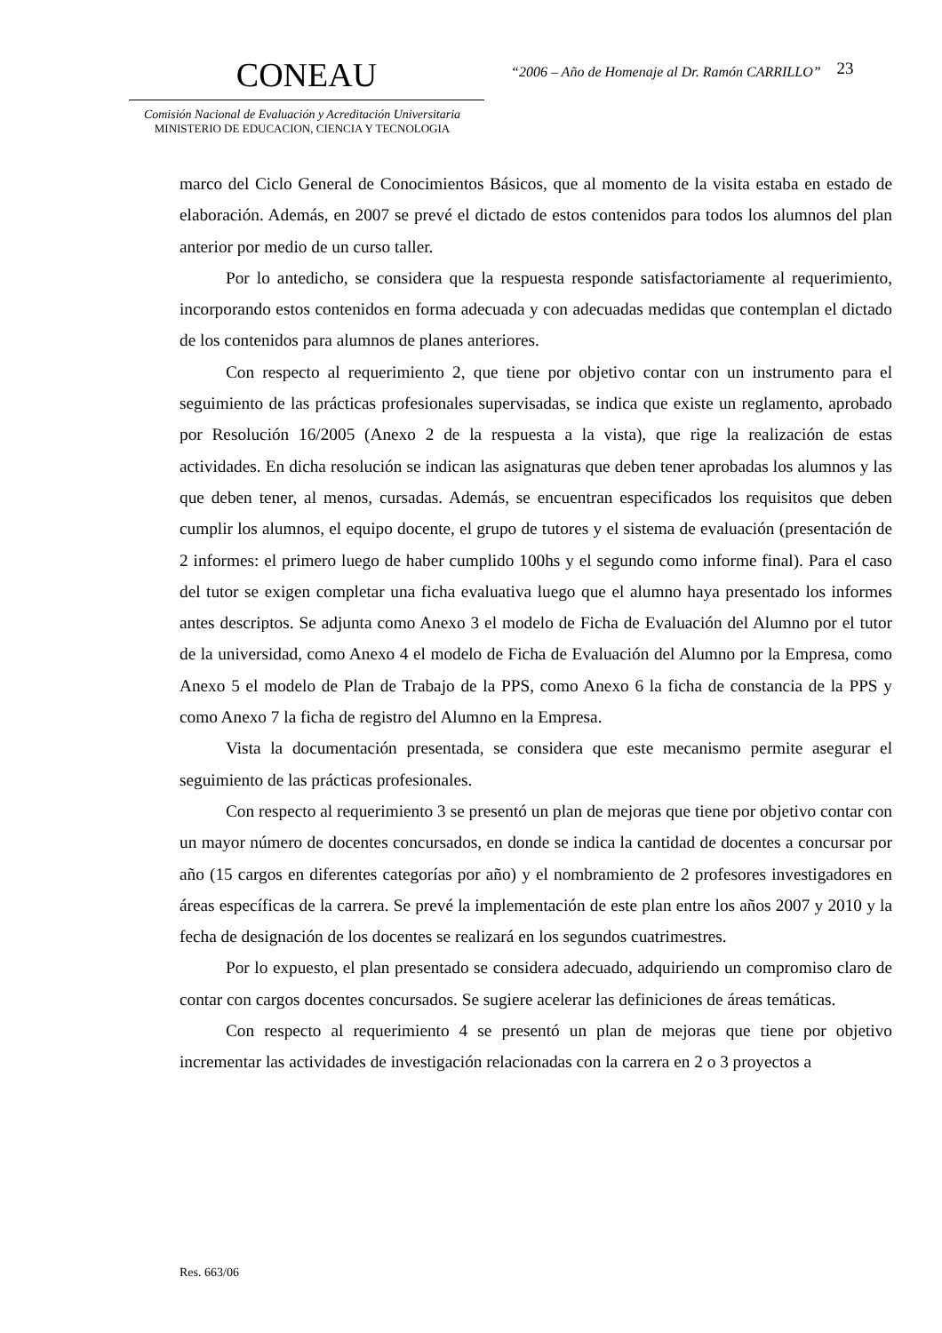CONEAU
Comisión Nacional de Evaluación y Acreditación Universitaria
MINISTERIO DE EDUCACION, CIENCIA Y TECNOLOGIA
“2006 – Año de Homenaje al Dr. Ramón CARRILLO”
23
marco del Ciclo General de Conocimientos Básicos, que al momento de la visita estaba en estado de elaboración. Además, en 2007 se prevé el dictado de estos contenidos para todos los alumnos del plan anterior por medio de un curso taller.
Por lo antedicho, se considera que la respuesta responde satisfactoriamente al requerimiento, incorporando estos contenidos en forma adecuada y con adecuadas medidas que contemplan el dictado de los contenidos para alumnos de planes anteriores.
Con respecto al requerimiento 2, que tiene por objetivo contar con un instrumento para el seguimiento de las prácticas profesionales supervisadas, se indica que existe un reglamento, aprobado por Resolución 16/2005 (Anexo 2 de la respuesta a la vista), que rige la realización de estas actividades. En dicha resolución se indican las asignaturas que deben tener aprobadas los alumnos y las que deben tener, al menos, cursadas. Además, se encuentran especificados los requisitos que deben cumplir los alumnos, el equipo docente, el grupo de tutores y el sistema de evaluación (presentación de 2 informes: el primero luego de haber cumplido 100hs y el segundo como informe final). Para el caso del tutor se exigen completar una ficha evaluativa luego que el alumno haya presentado los informes antes descriptos. Se adjunta como Anexo 3 el modelo de Ficha de Evaluación del Alumno por el tutor de la universidad, como Anexo 4 el modelo de Ficha de Evaluación del Alumno por la Empresa, como Anexo 5 el modelo de Plan de Trabajo de la PPS, como Anexo 6 la ficha de constancia de la PPS y como Anexo 7 la ficha de registro del Alumno en la Empresa.
Vista la documentación presentada, se considera que este mecanismo permite asegurar el seguimiento de las prácticas profesionales.
Con respecto al requerimiento 3 se presentó un plan de mejoras que tiene por objetivo contar con un mayor número de docentes concursados, en donde se indica la cantidad de docentes a concursar por año (15 cargos en diferentes categorías por año) y el nombramiento de 2 profesores investigadores en áreas específicas de la carrera. Se prevé la implementación de este plan entre los años 2007 y 2010 y la fecha de designación de los docentes se realizará en los segundos cuatrimestres.
Por lo expuesto, el plan presentado se considera adecuado, adquiriendo un compromiso claro de contar con cargos docentes concursados. Se sugiere acelerar las definiciones de áreas temáticas.
Con respecto al requerimiento 4 se presentó un plan de mejoras que tiene por objetivo incrementar las actividades de investigación relacionadas con la carrera en 2 o 3 proyectos a
Res. 663/06